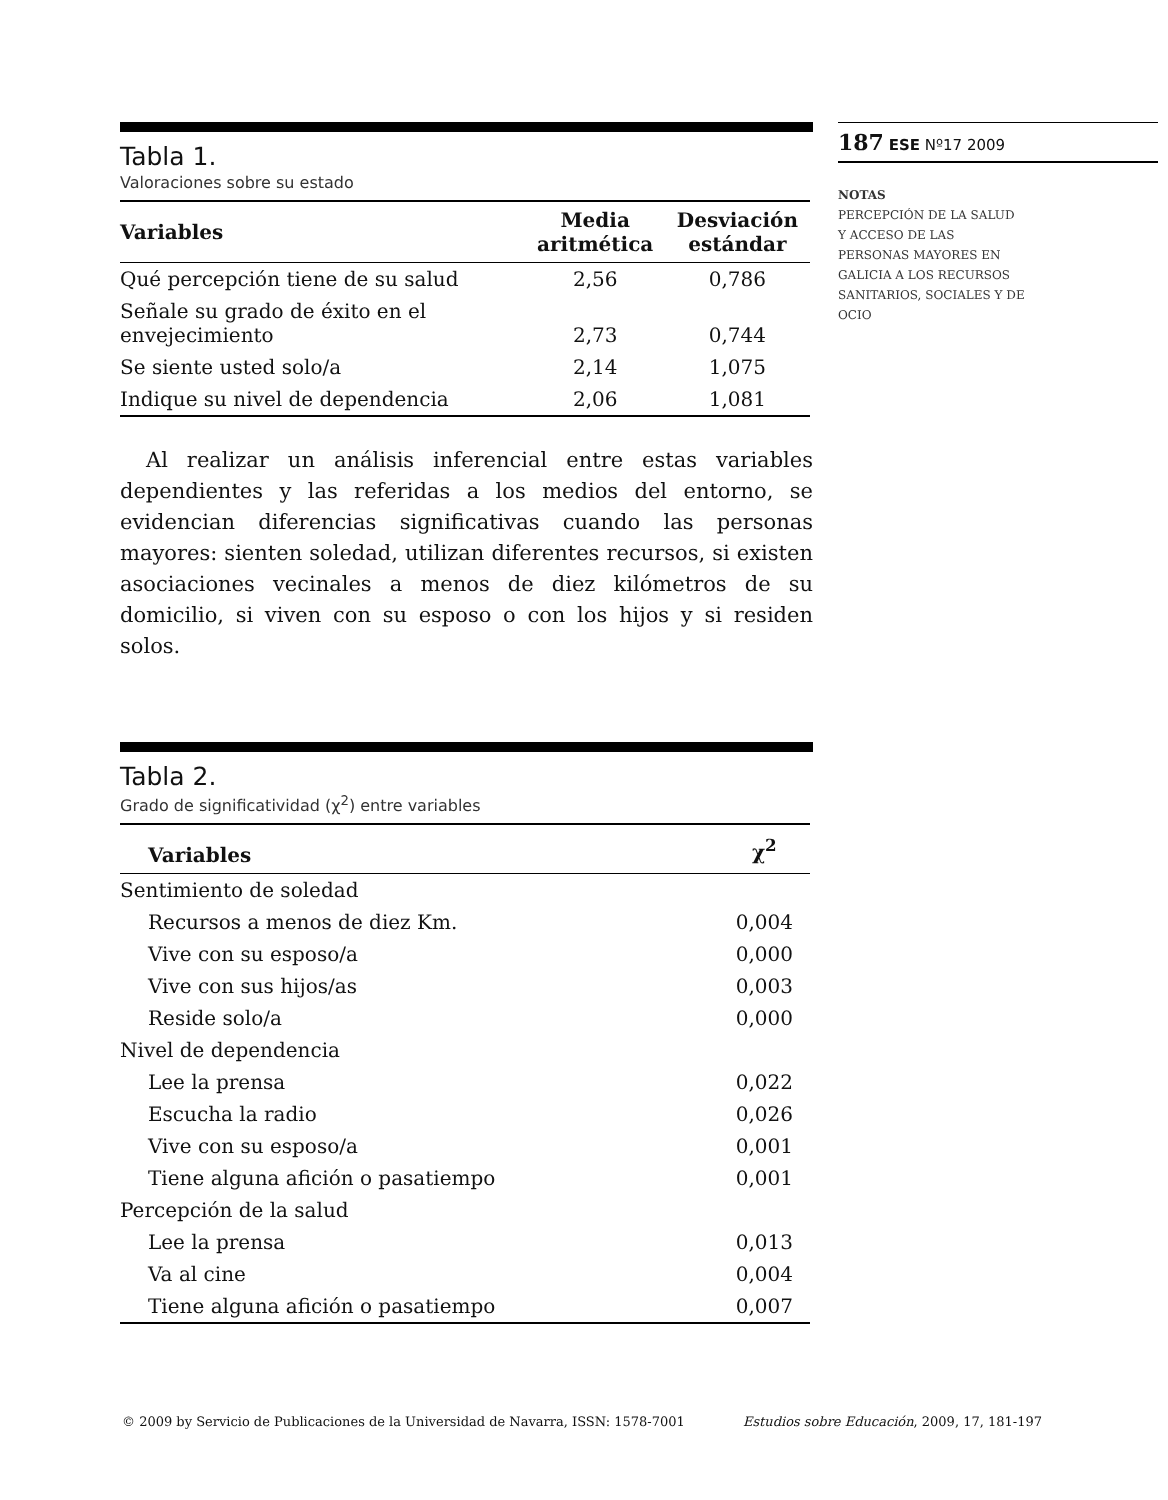Tabla 1.
Valoraciones sobre su estado
| Variables | Media aritmética | Desviación estándar |
| --- | --- | --- |
| Qué percepción tiene de su salud | 2,56 | 0,786 |
| Señale su grado de éxito en el envejecimiento | 2,73 | 0,744 |
| Se siente usted solo/a | 2,14 | 1,075 |
| Indique su nivel de dependencia | 2,06 | 1,081 |
Al realizar un análisis inferencial entre estas variables dependientes y las referidas a los medios del entorno, se evidencian diferencias significativas cuando las personas mayores: sienten soledad, utilizan diferentes recursos, si existen asociaciones vecinales a menos de diez kilómetros de su domicilio, si viven con su esposo o con los hijos y si residen solos.
Tabla 2.
Grado de significatividad (χ<sup>2</sup>) entre variables
| Variables | χ<sup>2</sup> |
| --- | --- |
| Sentimiento de soledad | |
| Recursos a menos de diez Km. | 0,004 |
| Vive con su esposo/a | 0,000 |
| Vive con sus hijos/as | 0,003 |
| Reside solo/a | 0,000 |
| Nivel de dependencia | |
| Lee la prensa | 0,022 |
| Escucha la radio | 0,026 |
| Vive con su esposo/a | 0,001 |
| Tiene alguna afición o pasatiempo | 0,001 |
| Percepción de la salud | |
| Lee la prensa | 0,013 |
| Va al cine | 0,004 |
| Tiene alguna afición o pasatiempo | 0,007 |
187 ESE Nº17 2009
NOTAS
PERCEPCIÓN DE LA SALUD
Y ACCESO DE LAS
PERSONAS MAYORES EN
GALICIA A LOS RECURSOS
SANITARIOS, SOCIALES Y DE
OCIO
© 2009 by Servicio de Publicaciones de la Universidad de Navarra, ISSN: 1578-7001 Estudios sobre Educación, 2009, 17, 181-197